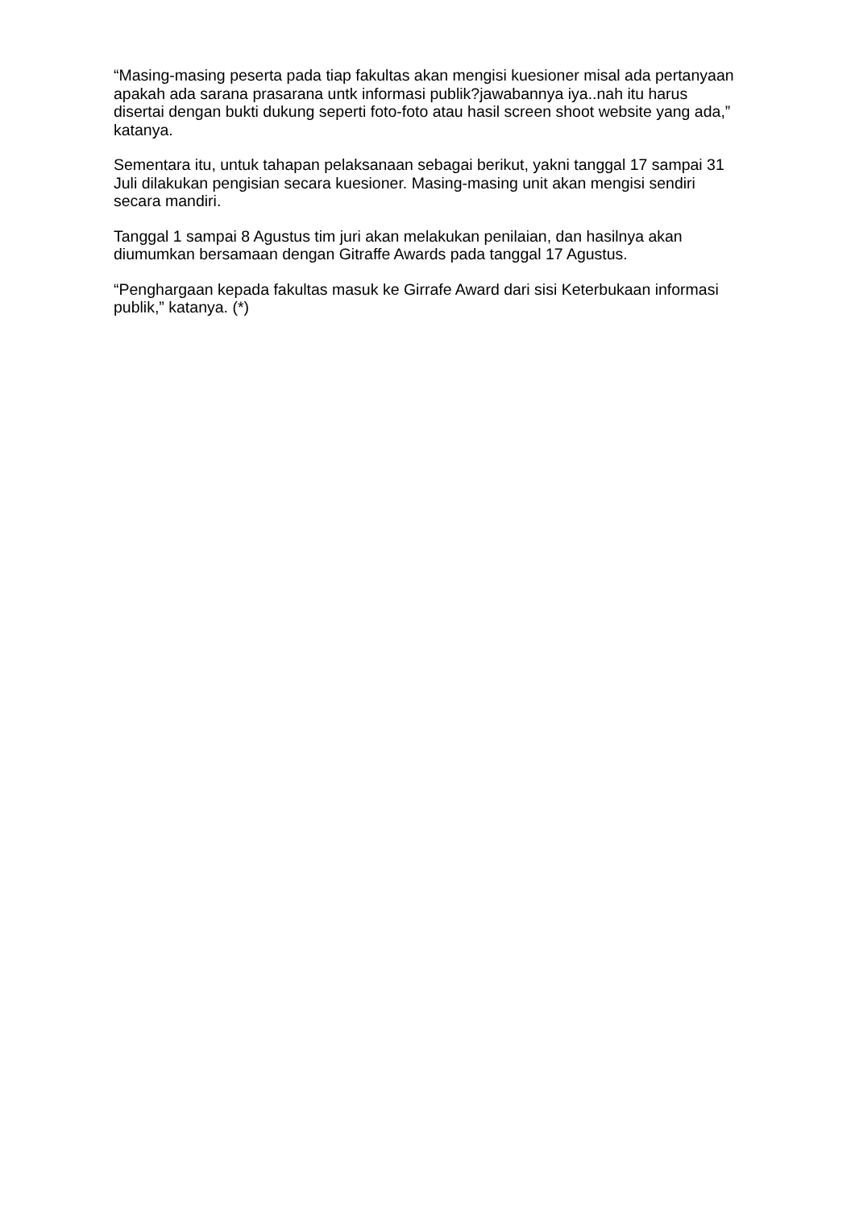“Masing-masing peserta pada tiap fakultas akan mengisi kuesioner misal ada pertanyaan apakah ada sarana prasarana untk informasi publik?jawabannya iya..nah itu harus disertai dengan bukti dukung seperti foto-foto atau hasil screen shoot website yang ada,” katanya.
Sementara itu, untuk tahapan pelaksanaan sebagai berikut, yakni tanggal 17 sampai 31 Juli dilakukan pengisian secara kuesioner. Masing-masing unit akan mengisi sendiri secara mandiri.
Tanggal 1 sampai 8 Agustus tim juri akan melakukan penilaian, dan hasilnya akan diumumkan bersamaan dengan Gitraffe Awards pada tanggal 17 Agustus.
“Penghargaan kepada fakultas masuk ke Girrafe Award dari sisi Keterbukaan informasi publik,” katanya. (*)